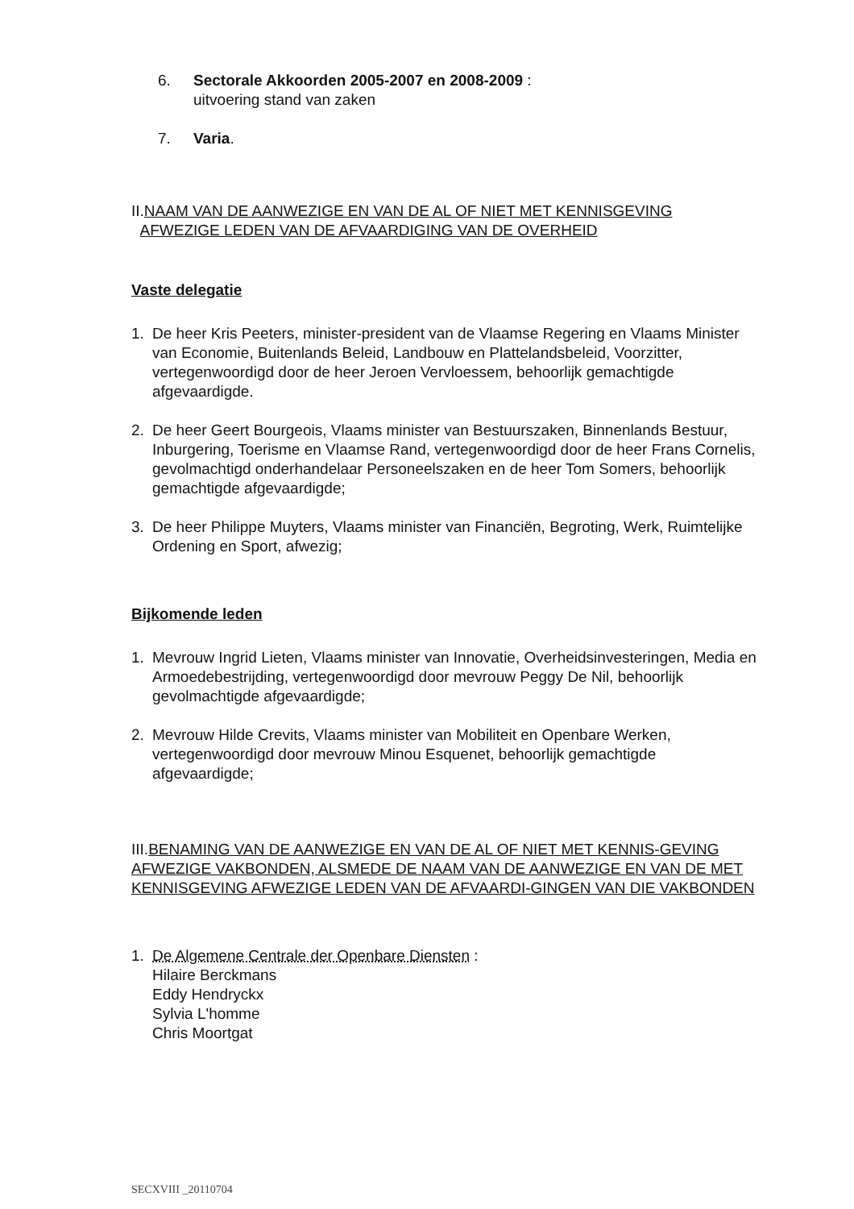6. Sectorale Akkoorden 2005-2007 en 2008-2009 :
uitvoering stand van zaken
7. Varia.
II.NAAM VAN DE AANWEZIGE EN VAN DE AL OF NIET MET KENNISGEVING
AFWEZIGE LEDEN VAN DE AFVAARDIGING VAN DE OVERHEID
Vaste delegatie
1. De heer Kris Peeters, minister-president van de Vlaamse Regering en Vlaams Minister van Economie, Buitenlands Beleid, Landbouw en Plattelandsbeleid, Voorzitter, vertegenwoordigd door de heer Jeroen Vervloessem, behoorlijk gemachtigde afgevaardigde.
2. De heer Geert Bourgeois, Vlaams minister van Bestuurszaken, Binnenlands Bestuur, Inburgering, Toerisme en Vlaamse Rand, vertegenwoordigd door de heer Frans Cornelis, gevolmachtigd onderhandelaar Personeelszaken en de heer Tom Somers, behoorlijk gemachtigde afgevaardigde;
3. De heer Philippe Muyters, Vlaams minister van Financiën, Begroting, Werk, Ruimtelijke Ordening en Sport, afwezig;
Bijkomende leden
1. Mevrouw Ingrid Lieten, Vlaams minister van Innovatie, Overheidsinvesteringen, Media en Armoedebestrijding, vertegenwoordigd door mevrouw Peggy De Nil, behoorlijk gevolmachtigde afgevaardigde;
2. Mevrouw Hilde Crevits, Vlaams minister van Mobiliteit en Openbare Werken, vertegenwoordigd door mevrouw Minou Esquenet, behoorlijk gemachtigde afgevaardigde;
III.BENAMING VAN DE AANWEZIGE EN VAN DE AL OF NIET MET KENNIS-GEVING AFWEZIGE VAKBONDEN, ALSMEDE DE NAAM VAN DE AANWEZIGE EN VAN DE MET KENNISGEVING AFWEZIGE LEDEN VAN DE AFVAARDI-GINGEN VAN DIE VAKBONDEN
1. De Algemene Centrale der Openbare Diensten :
Hilaire Berckmans
Eddy Hendryckx
Sylvia L'homme
Chris Moortgat
SECXVIII _20110704